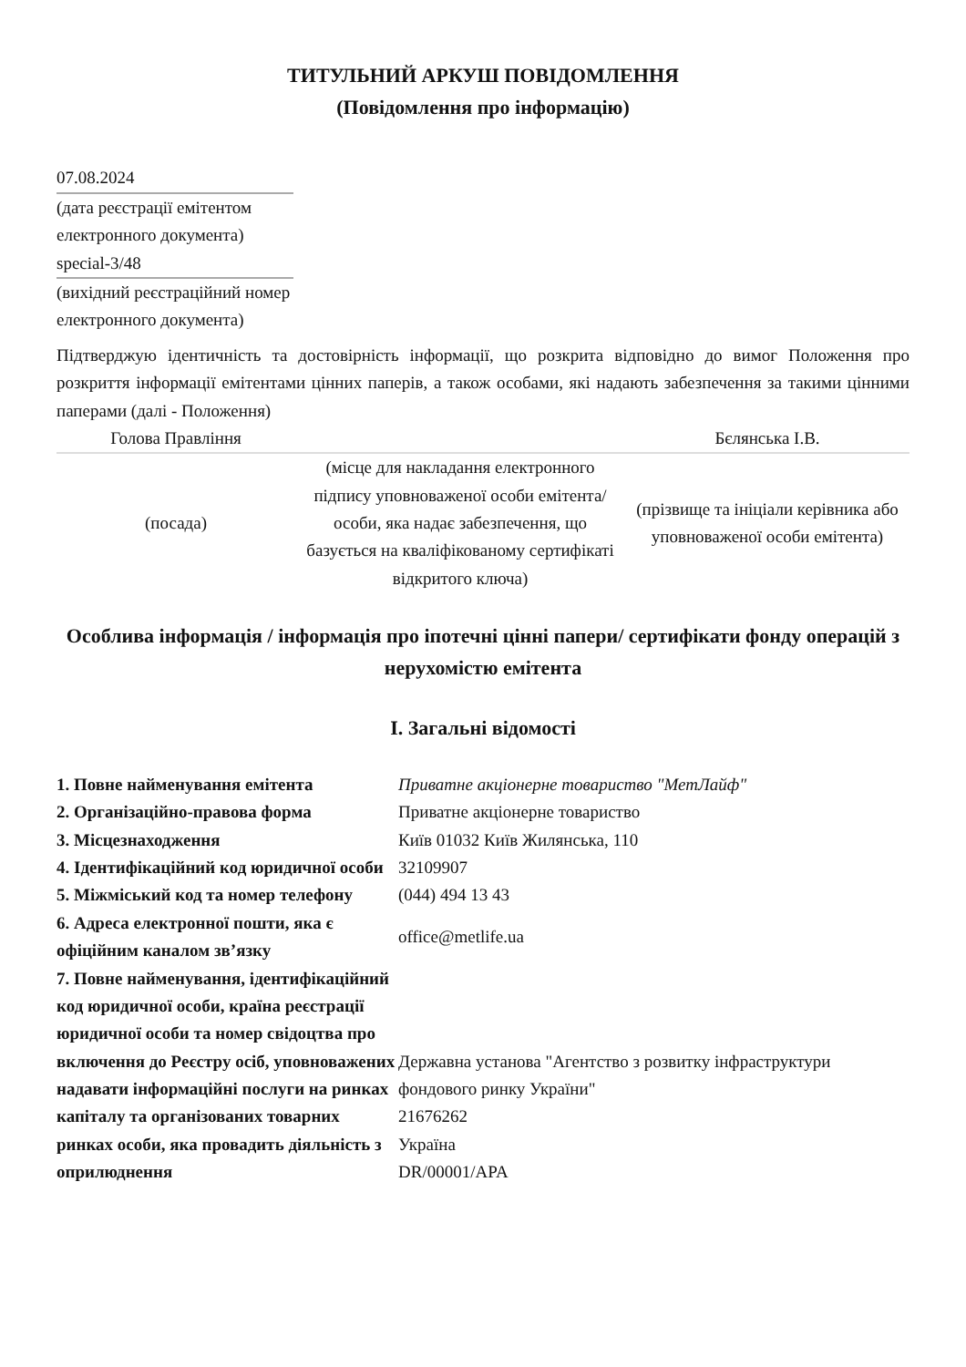ТИТУЛЬНИЙ АРКУШ ПОВІДОМЛЕННЯ
(Повідомлення про інформацію)
07.08.2024
(дата реєстрації емітентом електронного документа)
special-3/48
(вихідний реєстраційний номер електронного документа)
Підтверджую ідентичність та достовірність інформації, що розкрита відповідно до вимог Положення про розкриття інформації емітентами цінних паперів, а також особами, які надають забезпечення за такими цінними паперами (далі - Положення)
| Голова Правління | | Бєлянська І.В. |
| (посада) | (місце для накладання електронного підпису уповноваженої особи емітента/особи, яка надає забезпечення, що базується на кваліфікованому сертифікаті відкритого ключа) | (прізвище та ініціали керівника або уповноваженої особи емітента) |
Особлива інформація / інформація про іпотечні цінні папери/ сертифікати фонду операцій з нерухомістю емітента
I. Загальні відомості
| 1. Повне найменування емітента | Приватне акціонерне товариство "МетЛайф" |
| 2. Організаційно-правова форма | Приватне акціонерне товариство |
| 3. Місцезнаходження | Київ 01032 Київ Жилянська, 110 |
| 4. Ідентифікаційний код юридичної особи | 32109907 |
| 5. Міжміський код та номер телефону | (044) 494 13 43 |
| 6. Адреса електронної пошти, яка є офіційним каналом зв’язку | office@metlife.ua |
| 7. Повне найменування, ідентифікаційний код юридичної особи, країна реєстрації юридичної особи та номер свідоцтва про включення до Реєстру осіб, уповноважених надавати інформаційні послуги на ринках капіталу та організованих товарних ринках особи, яка провадить діяльність з оприлюднення | Державна установа "Агентство з розвитку інфраструктури фондового ринку України" 21676262 Україна DR/00001/APA |